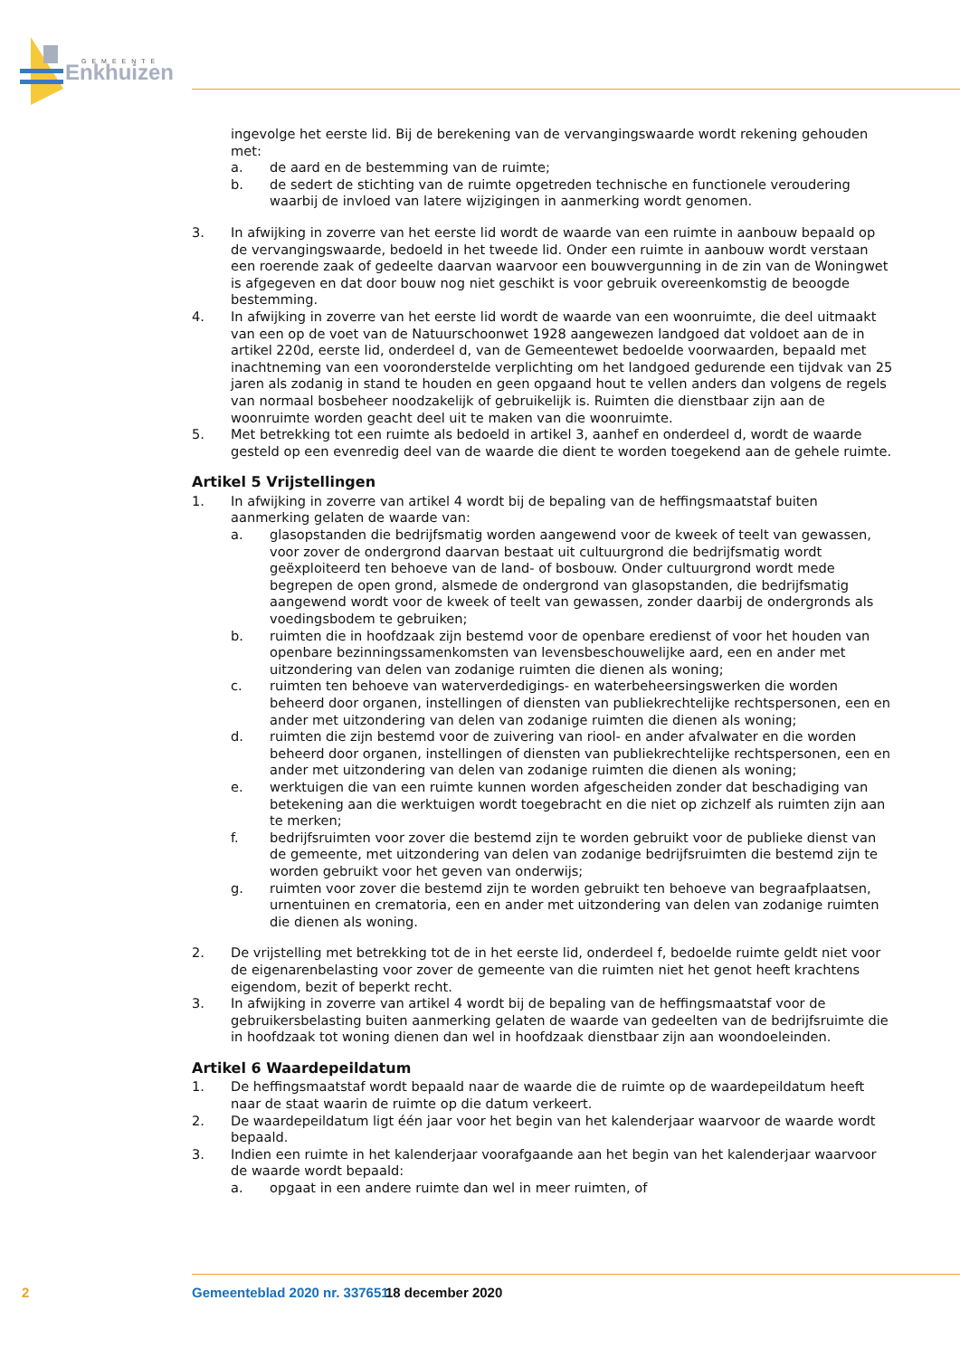Enkhuizen
GEMEENTE
ingevolge het eerste lid. Bij de berekening van de vervangingswaarde wordt rekening gehouden met:
a. de aard en de bestemming van de ruimte;
b. de sedert de stichting van de ruimte opgetreden technische en functionele veroudering waarbij de invloed van latere wijzigingen in aanmerking wordt genomen.
3. In afwijking in zoverre van het eerste lid wordt de waarde van een ruimte in aanbouw bepaald op de vervangingswaarde, bedoeld in het tweede lid. Onder een ruimte in aanbouw wordt verstaan een roerende zaak of gedeelte daarvan waarvoor een bouwvergunning in de zin van de Woningwet is afgegeven en dat door bouw nog niet geschikt is voor gebruik overeenkomstig de beoogde bestemming.
4. In afwijking in zoverre van het eerste lid wordt de waarde van een woonruimte, die deel uitmaakt van een op de voet van de Natuurschoonwet 1928 aangewezen landgoed dat voldoet aan de in artikel 220d, eerste lid, onderdeel d, van de Gemeentewet bedoelde voorwaarden, bepaald met inachtneming van een vooronderstelde verplichting om het landgoed gedurende een tijdvak van 25 jaren als zodanig in stand te houden en geen opgaand hout te vellen anders dan volgens de regels van normaal bosbeheer noodzakelijk of gebruikelijk is. Ruimten die dienstbaar zijn aan de woonruimte worden geacht deel uit te maken van die woonruimte.
5. Met betrekking tot een ruimte als bedoeld in artikel 3, aanhef en onderdeel d, wordt de waarde gesteld op een evenredig deel van de waarde die dient te worden toegekend aan de gehele ruimte.
Artikel 5 Vrijstellingen
1. In afwijking in zoverre van artikel 4 wordt bij de bepaling van de heffingsmaatstaf buiten aanmerking gelaten de waarde van:
a. glasopstanden die bedrijfsmatig worden aangewend voor de kweek of teelt van gewassen, voor zover de ondergrond daarvan bestaat uit cultuurgrond die bedrijfsmatig wordt geëxploiteerd ten behoeve van de land- of bosbouw. Onder cultuurgrond wordt mede begrepen de open grond, alsmede de ondergrond van glasopstanden, die bedrijfsmatig aangewend wordt voor de kweek of teelt van gewassen, zonder daarbij de ondergronds als voedingsbodem te gebruiken;
b. ruimten die in hoofdzaak zijn bestemd voor de openbare eredienst of voor het houden van openbare bezinningssamenkomsten van levensbeschouwelijke aard, een en ander met uitzondering van delen van zodanige ruimten die dienen als woning;
c. ruimten ten behoeve van waterverdedigings- en waterbeheersingswerken die worden beheerd door organen, instellingen of diensten van publiekrechtelijke rechtspersonen, een en ander met uitzondering van delen van zodanige ruimten die dienen als woning;
d. ruimten die zijn bestemd voor de zuivering van riool- en ander afvalwater en die worden beheerd door organen, instellingen of diensten van publiekrechtelijke rechtspersonen, een en ander met uitzondering van delen van zodanige ruimten die dienen als woning;
e. werktuigen die van een ruimte kunnen worden afgescheiden zonder dat beschadiging van betekening aan die werktuigen wordt toegebracht en die niet op zichzelf als ruimten zijn aan te merken;
f. bedrijfsruimten voor zover die bestemd zijn te worden gebruikt voor de publieke dienst van de gemeente, met uitzondering van delen van zodanige bedrijfsruimten die bestemd zijn te worden gebruikt voor het geven van onderwijs;
g. ruimten voor zover die bestemd zijn te worden gebruikt ten behoeve van begraafplaatsen, urnentuinen en crematoria, een en ander met uitzondering van delen van zodanige ruimten die dienen als woning.
2. De vrijstelling met betrekking tot de in het eerste lid, onderdeel f, bedoelde ruimte geldt niet voor de eigenarenbelasting voor zover de gemeente van die ruimten niet het genot heeft krachtens eigendom, bezit of beperkt recht.
3. In afwijking in zoverre van artikel 4 wordt bij de bepaling van de heffingsmaatstaf voor de gebruikersbelasting buiten aanmerking gelaten de waarde van gedeelten van de bedrijfsruimte die in hoofdzaak tot woning dienen dan wel in hoofdzaak dienstbaar zijn aan woondoeleinden.
Artikel 6 Waardepeildatum
1. De heffingsmaatstaf wordt bepaald naar de waarde die de ruimte op de waardepeildatum heeft naar de staat waarin de ruimte op die datum verkeert.
2. De waardepeildatum ligt één jaar voor het begin van het kalenderjaar waarvoor de waarde wordt bepaald.
3. Indien een ruimte in het kalenderjaar voorafgaande aan het begin van het kalenderjaar waarvoor de waarde wordt bepaald:
a. opgaat in een andere ruimte dan wel in meer ruimten, of
2 Gemeenteblad 2020 nr. 337651 18 december 2020